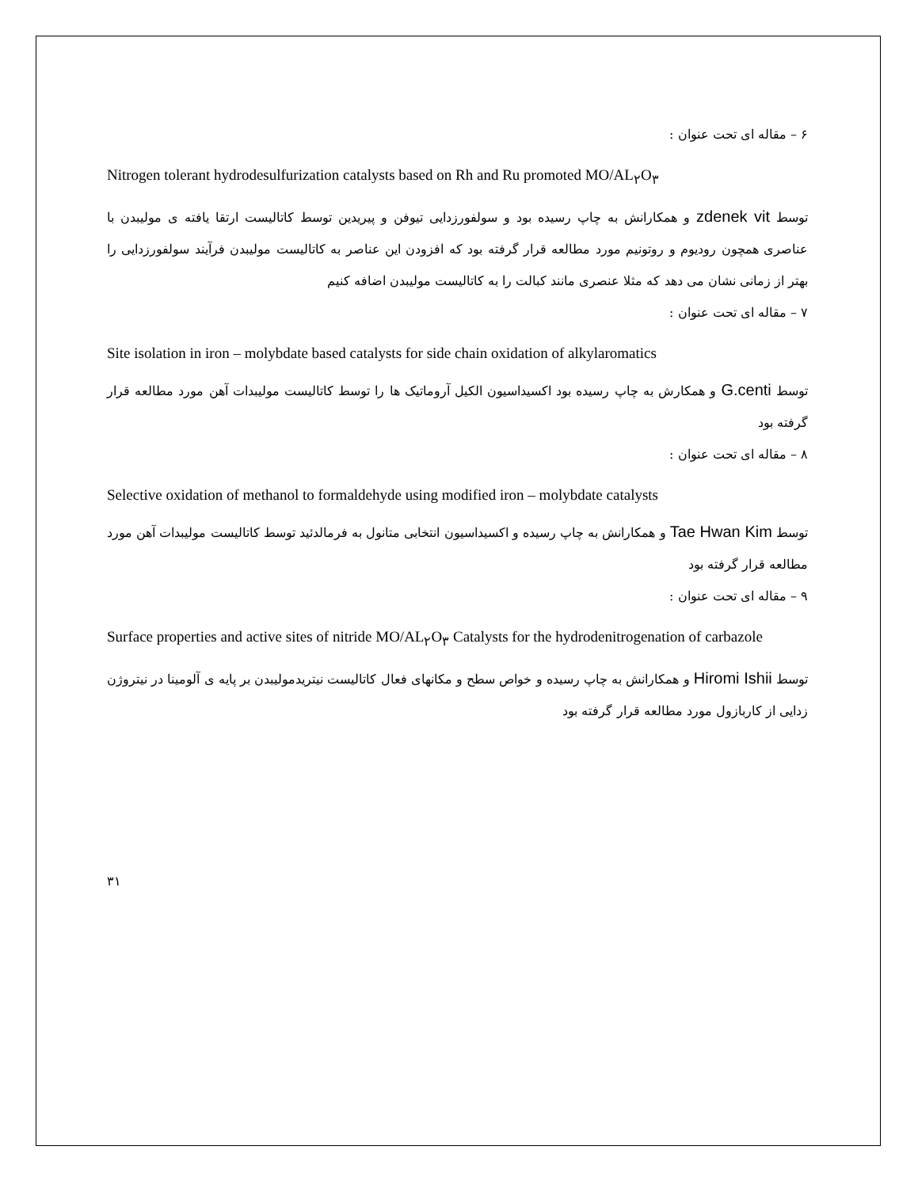۶ – مقاله ای تحت عنوان :
Nitrogen tolerant hydrodesulfurization catalysts based on Rh and Ru promoted MO/AL<sub>۲</sub>O<sub>۳</sub>
توسط zdenek vit و همکارانش به چاپ رسیده بود و سولفورزدایی تیوفن و پیریدین توسط کاتالیست ارتقا یافته ی مولیبدن با عناصری همچون رودیوم و روتونیم مورد مطالعه قرار گرفته بود که افزودن این عناصر به کاتالیست مولیبدن فرآیند سولفورزدایی را بهتر از زمانی نشان می دهد که مثلا عنصری مانند کبالت را به کاتالیست مولیبدن اضافه کنیم
۷ – مقاله ای تحت عنوان :
Site isolation in iron – molybdate based catalysts for side chain oxidation of alkylaromatics
توسط G.centi و همکارش به چاپ رسیده بود اکسیداسیون الکیل آروماتیک ها را توسط کاتالیست مولیبدات آهن مورد مطالعه قرار گرفته بود
۸ – مقاله ای تحت عنوان :
Selective oxidation of methanol to formaldehyde using modified iron – molybdate catalysts
توسط Tae Hwan Kim و همکارانش به چاپ رسیده و اکسیداسیون انتخابی متانول به فرمالدئید توسط کاتالیست مولیبدات آهن مورد مطالعه قرار گرفته بود
۹ – مقاله ای تحت عنوان :
Surface properties and active sites of nitride MO/AL<sub>۲</sub>O<sub>۳</sub> Catalysts for the hydrodenitrogenation of carbazole
توسط Hiromi Ishii و همکارانش به چاپ رسیده و خواص سطح و مکانهای فعال کاتالیست نیتریدمولیبدن بر پایه ی آلومینا در نیتروژن زدایی از کاربازول مورد مطالعه قرار گرفته بود
۳۱